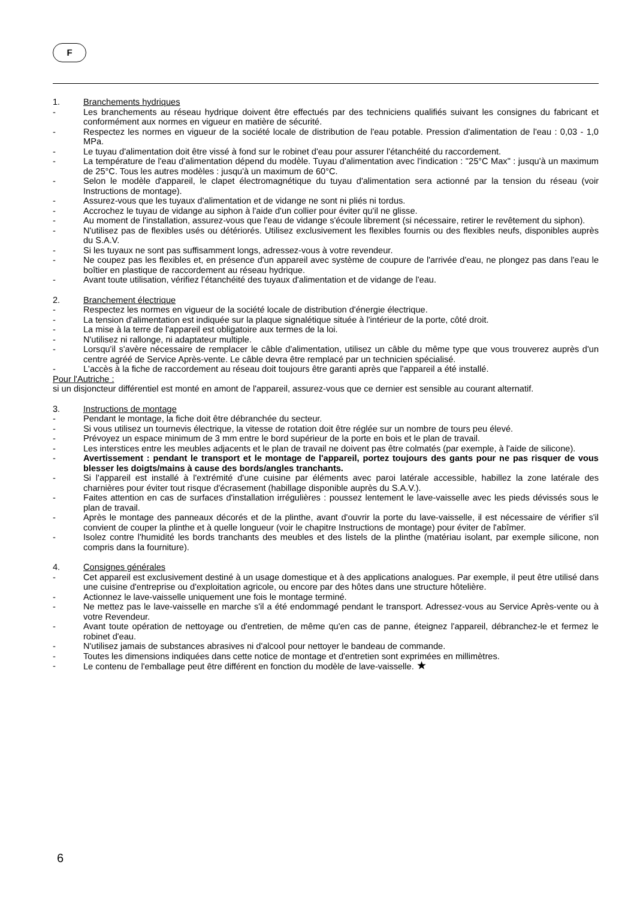F
1. Branchements hydriques
- Les branchements au réseau hydrique doivent être effectués par des techniciens qualifiés suivant les consignes du fabricant et conformément aux normes en vigueur en matière de sécurité.
- Respectez les normes en vigueur de la société locale de distribution de l'eau potable. Pression d'alimentation de l'eau : 0,03 - 1,0 MPa.
- Le tuyau d'alimentation doit être vissé à fond sur le robinet d'eau pour assurer l'étanchéité du raccordement.
- La température de l'eau d'alimentation dépend du modèle. Tuyau d'alimentation avec l'indication : "25°C Max" : jusqu'à un maximum de 25°C. Tous les autres modèles : jusqu'à un maximum de 60°C.
- Selon le modèle d'appareil, le clapet électromagnétique du tuyau d'alimentation sera actionné par la tension du réseau (voir Instructions de montage).
- Assurez-vous que les tuyaux d'alimentation et de vidange ne sont ni pliés ni tordus.
- Accrochez le tuyau de vidange au siphon à l'aide d'un collier pour éviter qu'il ne glisse.
- Au moment de l'installation, assurez-vous que l'eau de vidange s'écoule librement (si nécessaire, retirer le revêtement du siphon).
- N'utilisez pas de flexibles usés ou détériorés. Utilisez exclusivement les flexibles fournis ou des flexibles neufs, disponibles auprès du S.A.V.
- Si les tuyaux ne sont pas suffisamment longs, adressez-vous à votre revendeur.
- Ne coupez pas les flexibles et, en présence d'un appareil avec système de coupure de l'arrivée d'eau, ne plongez pas dans l'eau le boîtier en plastique de raccordement au réseau hydrique.
- Avant toute utilisation, vérifiez l'étanchéité des tuyaux d'alimentation et de vidange de l'eau.
2. Branchement électrique
- Respectez les normes en vigueur de la société locale de distribution d'énergie électrique.
- La tension d'alimentation est indiquée sur la plaque signalétique située à l'intérieur de la porte, côté droit.
- La mise à la terre de l'appareil est obligatoire aux termes de la loi.
- N'utilisez ni rallonge, ni adaptateur multiple.
- Lorsqu'il s'avère nécessaire de remplacer le câble d'alimentation, utilisez un câble du même type que vous trouverez auprès d'un centre agréé de Service Après-vente. Le câble devra être remplacé par un technicien spécialisé.
- L'accès à la fiche de raccordement au réseau doit toujours être garanti après que l'appareil a été installé.
Pour l'Autriche :
si un disjoncteur différentiel est monté en amont de l'appareil, assurez-vous que ce dernier est sensible au courant alternatif.
3. Instructions de montage
- Pendant le montage, la fiche doit être débranchée du secteur.
- Si vous utilisez un tournevis électrique, la vitesse de rotation doit être réglée sur un nombre de tours peu élevé.
- Prévoyez un espace minimum de 3 mm entre le bord supérieur de la porte en bois et le plan de travail.
- Les interstices entre les meubles adjacents et le plan de travail ne doivent pas être colmatés (par exemple, à l'aide de silicone).
- Avertissement : pendant le transport et le montage de l'appareil, portez toujours des gants pour ne pas risquer de vous blesser les doigts/mains à cause des bords/angles tranchants.
- Si l'appareil est installé à l'extrémité d'une cuisine par éléments avec paroi latérale accessible, habillez la zone latérale des charnières pour éviter tout risque d'écrasement (habillage disponible auprès du S.A.V.).
- Faites attention en cas de surfaces d'installation irrégulières : poussez lentement le lave-vaisselle avec les pieds dévissés sous le plan de travail.
- Après le montage des panneaux décorés et de la plinthe, avant d'ouvrir la porte du lave-vaisselle, il est nécessaire de vérifier s'il convient de couper la plinthe et à quelle longueur (voir le chapitre Instructions de montage) pour éviter de l'abîmer.
- Isolez contre l'humidité les bords tranchants des meubles et des listels de la plinthe (matériau isolant, par exemple silicone, non compris dans la fourniture).
4. Consignes générales
- Cet appareil est exclusivement destiné à un usage domestique et à des applications analogues. Par exemple, il peut être utilisé dans une cuisine d'entreprise ou d'exploitation agricole, ou encore par des hôtes dans une structure hôtelière.
- Actionnez le lave-vaisselle uniquement une fois le montage terminé.
- Ne mettez pas le lave-vaisselle en marche s'il a été endommagé pendant le transport. Adressez-vous au Service Après-vente ou à votre Revendeur.
- Avant toute opération de nettoyage ou d'entretien, de même qu'en cas de panne, éteignez l'appareil, débranchez-le et fermez le robinet d'eau.
- N'utilisez jamais de substances abrasives ni d'alcool pour nettoyer le bandeau de commande.
- Toutes les dimensions indiquées dans cette notice de montage et d'entretien sont exprimées en millimètres.
- Le contenu de l'emballage peut être différent en fonction du modèle de lave-vaisselle. ★
6